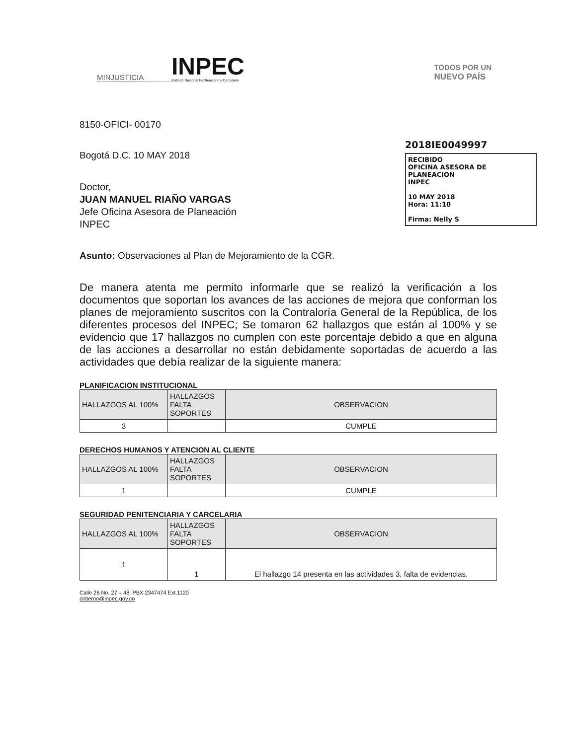MINJUSTICIA
INPEC
Instituto Nacional Penitenciario y Carcelario
TODOS POR UN
NUEVO PAÍS
2018IE0049997
RECIBIDO
OFICINA ASESORA DE PLANEACION
INPEC
10 MAY 2018
Hora: 11:10
Firma: Nelly S
8150-OFICI- 00170
Bogotá D.C. 10 MAY 2018
Doctor,
JUAN MANUEL RIAÑO VARGAS
Jefe Oficina Asesora de Planeación
INPEC
Asunto: Observaciones al Plan de Mejoramiento de la CGR.
De manera atenta me permito informarle que se realizó la verificación a los documentos que soportan los avances de las acciones de mejora que conforman los planes de mejoramiento suscritos con la Contraloría General de la República, de los diferentes procesos del INPEC; Se tomaron 62 hallazgos que están al 100% y se evidencio que 17 hallazgos no cumplen con este porcentaje debido a que en alguna de las acciones a desarrollar no están debidamente soportadas de acuerdo a las actividades que debía realizar de la siguiente manera:
PLANIFICACION INSTITUCIONAL
| HALLAZGOS AL 100% | HALLAZGOS FALTA SOPORTES | OBSERVACION |
| 3 | | CUMPLE |
DERECHOS HUMANOS Y ATENCION AL CLIENTE
| HALLAZGOS AL 100% | HALLAZGOS FALTA SOPORTES | OBSERVACION |
| 1 | | CUMPLE |
SEGURIDAD PENITENCIARIA Y CARCELARIA
| HALLAZGOS AL 100% | HALLAZGOS FALTA SOPORTES | OBSERVACION |
| 1 | 1 | El hallazgo 14 presenta en las actividades 3, falta de evidencias. |
Calle 26 No. 27 – 48. PBX 2347474 Ext.1120
cinterno@inpec.gov.co